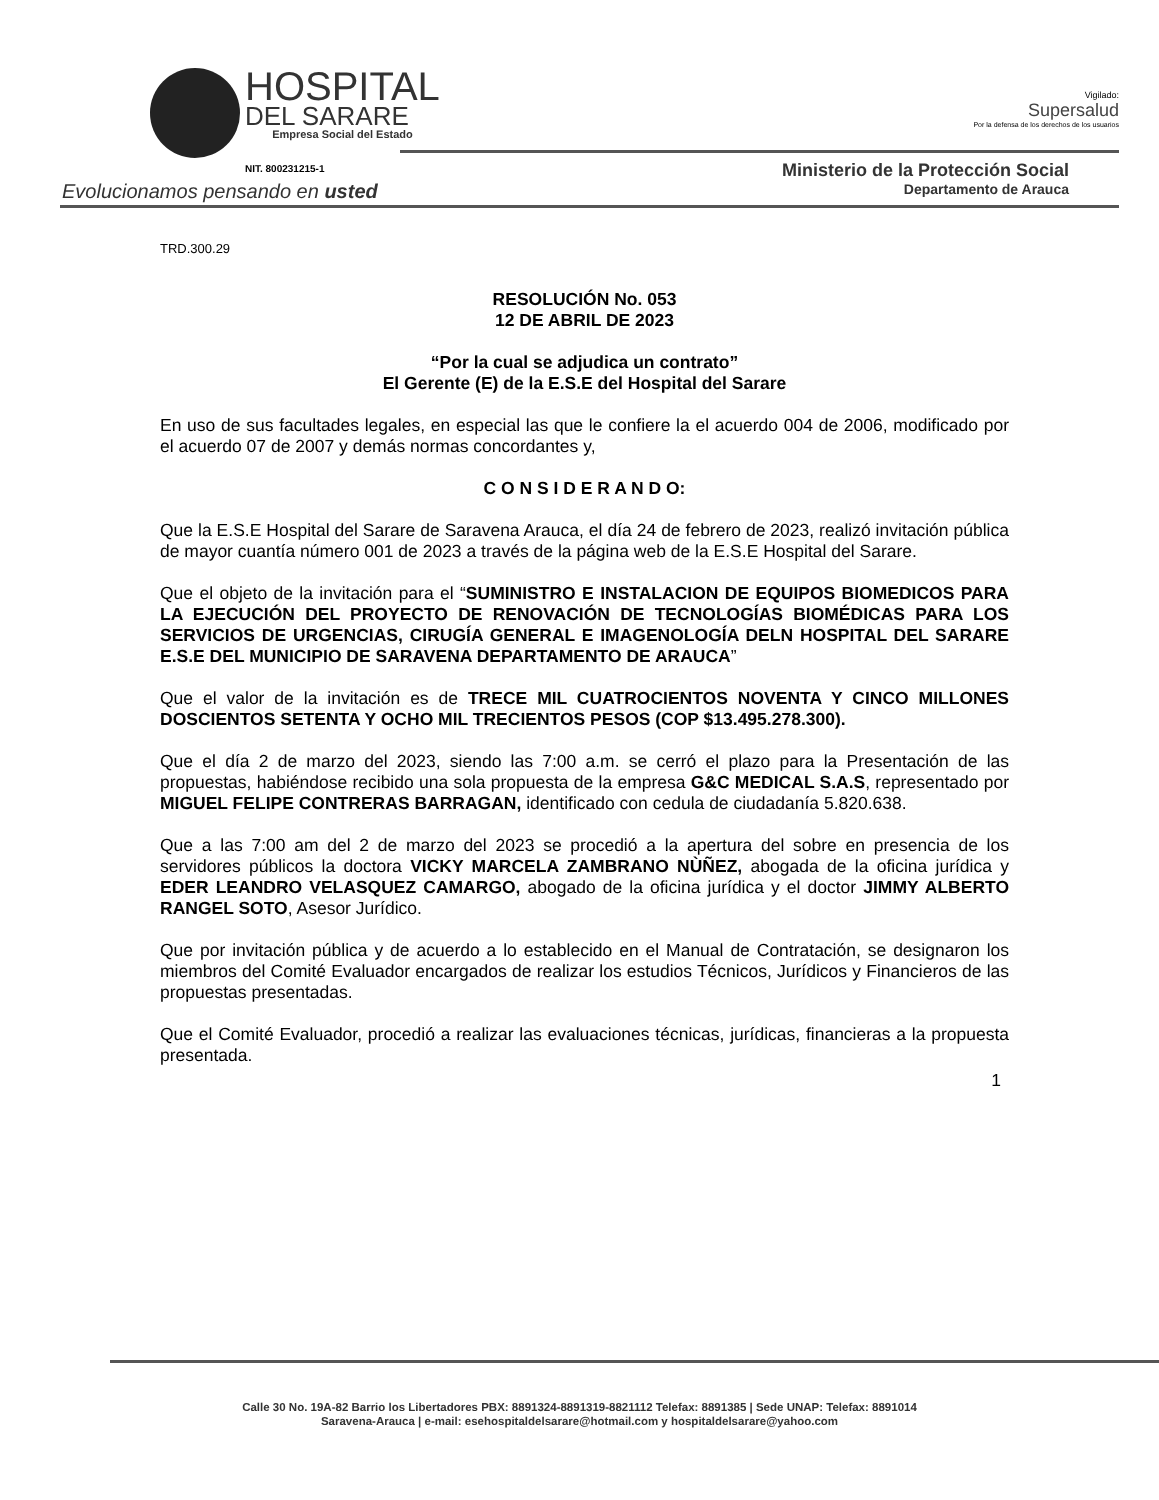HOSPITAL
DEL SARARE
Empresa Social del Estado
NIT. 800231215-1
Vigilado:
Supersalud
Por la defensa de los derechos de los usuarios
Ministerio de la Protección Social
Departamento de Arauca
Evolucionamos pensando en usted
TRD.300.29
RESOLUCIÓN No. 053
12 DE ABRIL DE 2023
“Por la cual se adjudica un contrato”
El Gerente (E) de la E.S.E del Hospital del Sarare
En uso de sus facultades legales, en especial las que le confiere la el acuerdo 004 de 2006, modificado por el acuerdo 07 de 2007 y demás normas concordantes y,
C O N S I D E R A N D O:
Que la E.S.E Hospital del Sarare de Saravena Arauca, el día 24 de febrero de 2023, realizó invitación pública de mayor cuantía número 001 de 2023 a través de la página web de la E.S.E Hospital del Sarare.
Que el objeto de la invitación para el “SUMINISTRO E INSTALACION DE EQUIPOS BIOMEDICOS PARA LA EJECUCIÓN DEL PROYECTO DE RENOVACIÓN DE TECNOLOGÍAS BIOMÉDICAS PARA LOS SERVICIOS DE URGENCIAS, CIRUGÍA GENERAL E IMAGENOLOGÍA DELN HOSPITAL DEL SARARE E.S.E DEL MUNICIPIO DE SARAVENA DEPARTAMENTO DE ARAUCA”
Que el valor de la invitación es de TRECE MIL CUATROCIENTOS NOVENTA Y CINCO MILLONES DOSCIENTOS SETENTA Y OCHO MIL TRECIENTOS PESOS (COP $13.495.278.300).
Que el día 2 de marzo del 2023, siendo las 7:00 a.m. se cerró el plazo para la Presentación de las propuestas, habiéndose recibido una sola propuesta de la empresa G&C MEDICAL S.A.S, representado por MIGUEL FELIPE CONTRERAS BARRAGAN, identificado con cedula de ciudadanía 5.820.638.
Que a las 7:00 am del 2 de marzo del 2023 se procedió a la apertura del sobre en presencia de los servidores públicos la doctora VICKY MARCELA ZAMBRANO NÙÑEZ, abogada de la oficina jurídica y EDER LEANDRO VELASQUEZ CAMARGO, abogado de la oficina jurídica y el doctor JIMMY ALBERTO RANGEL SOTO, Asesor Jurídico.
Que por invitación pública y de acuerdo a lo establecido en el Manual de Contratación, se designaron los miembros del Comité Evaluador encargados de realizar los estudios Técnicos, Jurídicos y Financieros de las propuestas presentadas.
Que el Comité Evaluador, procedió a realizar las evaluaciones técnicas, jurídicas, financieras a la propuesta presentada.
1
Calle 30 No. 19A-82 Barrio los Libertadores PBX: 8891324-8891319-8821112 Telefax: 8891385 | Sede UNAP: Telefax: 8891014
Saravena-Arauca | e-mail: esehospitaldelsarare@hotmail.com y hospitaldelsarare@yahoo.com